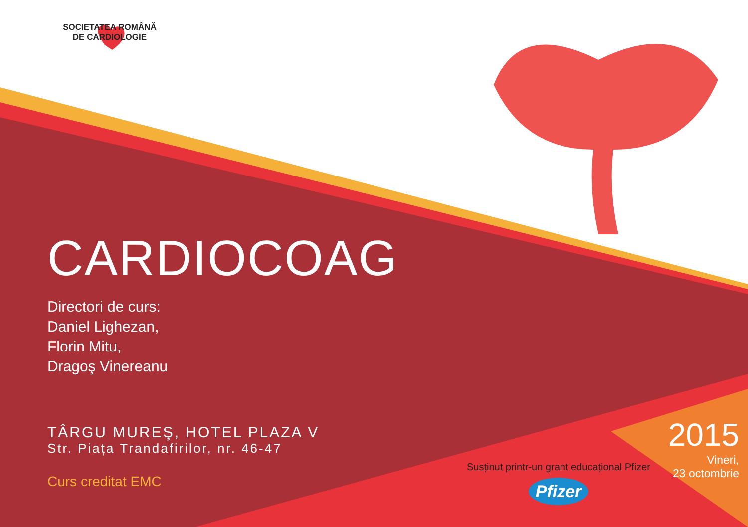SOCIETATEA ROMÂNĂ
DE CARDIOLOGIE
CARDIOCOAG
Directori de curs:
Daniel Lighezan,
Florin Mitu,
Dragoş Vinereanu
TÂRGU MUREŞ, HOTEL PLAZA V
Str. Piața Trandafirilor, nr. 46-47
Curs creditat EMC
Susținut printr-un grant educațional Pfizer
Pfizer
2015
Vineri,
23 octombrie